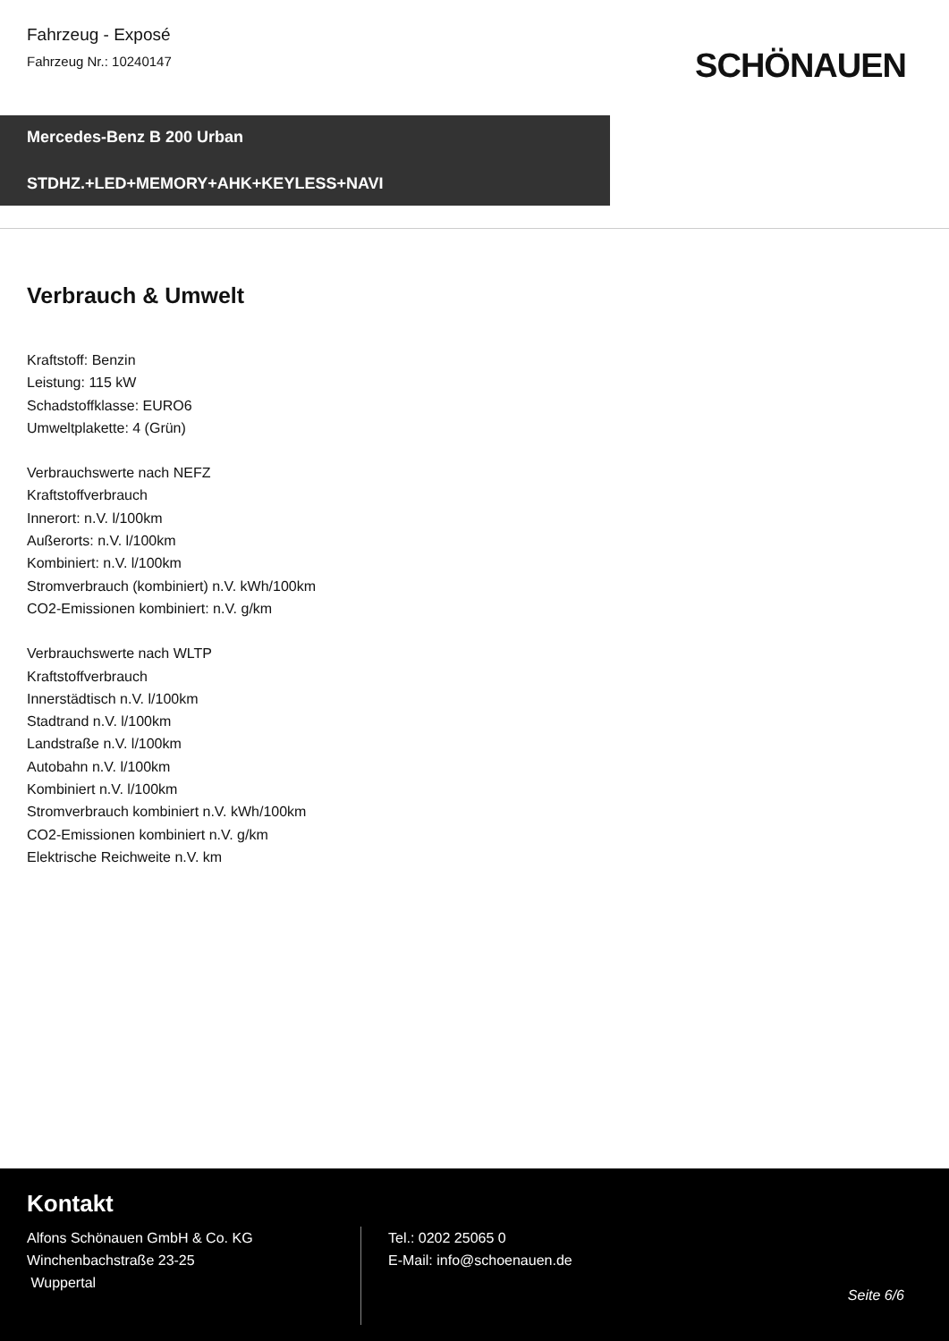Fahrzeug - Exposé
Fahrzeug Nr.: 10240147
SCHÖNAUEN
Mercedes-Benz B 200 Urban
STDHZ.+LED+MEMORY+AHK+KEYLESS+NAVI
Verbrauch & Umwelt
Kraftstoff: Benzin
Leistung: 115 kW
Schadstoffklasse: EURO6
Umweltplakette: 4 (Grün)
Verbrauchswerte nach NEFZ
Kraftstoffverbrauch
Innerort: n.V. l/100km
Außerorts: n.V. l/100km
Kombiniert: n.V. l/100km
Stromverbrauch (kombiniert) n.V. kWh/100km
CO2-Emissionen kombiniert: n.V. g/km
Verbrauchswerte nach WLTP
Kraftstoffverbrauch
Innerstädtisch n.V. l/100km
Stadtrand n.V. l/100km
Landstraße n.V. l/100km
Autobahn n.V. l/100km
Kombiniert n.V. l/100km
Stromverbrauch kombiniert n.V. kWh/100km
CO2-Emissionen kombiniert n.V. g/km
Elektrische Reichweite n.V. km
Kontakt
Alfons Schönauen GmbH & Co. KG
Winchenbachstraße 23-25
Wuppertal
Tel.: 0202 25065 0
E-Mail: info@schoenauen.de
Seite 6/6